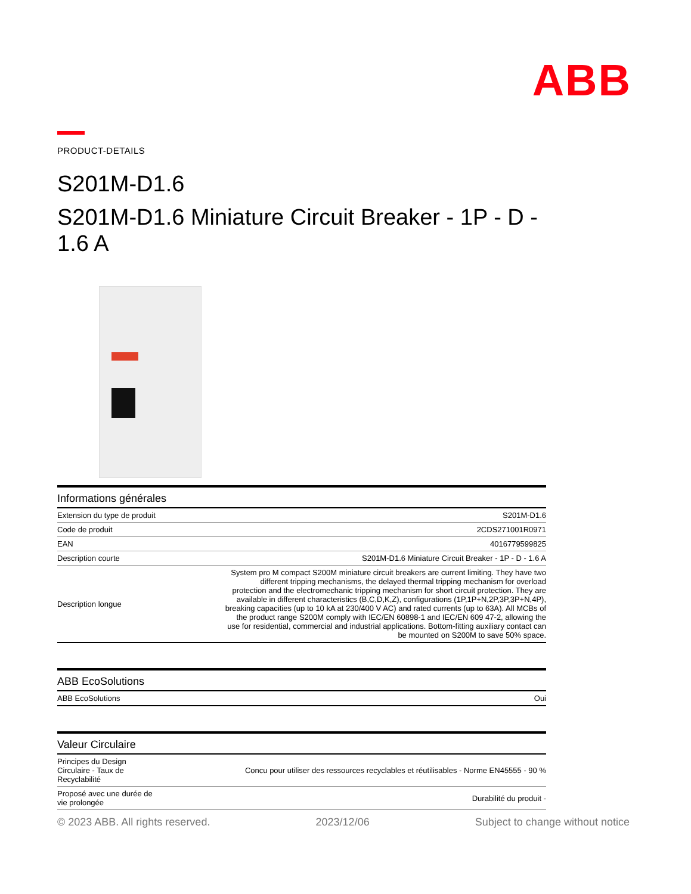ABB
PRODUCT-DETAILS
S201M-D1.6
S201M-D1.6 Miniature Circuit Breaker - 1P - D - 1.6 A
| Informations générales | |
| --- | --- |
| Extension du type de produit | S201M-D1.6 |
| Code de produit | 2CDS271001R0971 |
| EAN | 4016779599825 |
| Description courte | S201M-D1.6 Miniature Circuit Breaker - 1P - D - 1.6 A |
| Description longue | System pro M compact S200M miniature circuit breakers are current limiting. They have two different tripping mechanisms, the delayed thermal tripping mechanism for overload protection and the electromechanic tripping mechanism for short circuit protection. They are available in different characteristics (B,C,D,K,Z), configurations (1P,1P+N,2P,3P,3P+N,4P), breaking capacities (up to 10 kA at 230/400 V AC) and rated currents (up to 63A). All MCBs of the product range S200M comply with IEC/EN 60898-1 and IEC/EN 609 47-2, allowing the use for residential, commercial and industrial applications. Bottom-fitting auxiliary contact can be mounted on S200M to save 50% space. |
| ABB EcoSolutions | |
| --- | --- |
| ABB EcoSolutions | Oui |
| Valeur Circulaire | |
| --- | --- |
| Principes du Design Circulaire - Taux de Recyclabilité | Concu pour utiliser des ressources recyclables et réutilisables - Norme EN45555 - 90 % |
| Proposé avec une durée de vie prolongée | Durabilité du produit - |
© 2023 ABB. All rights reserved. 2023/12/06 Subject to change without notice